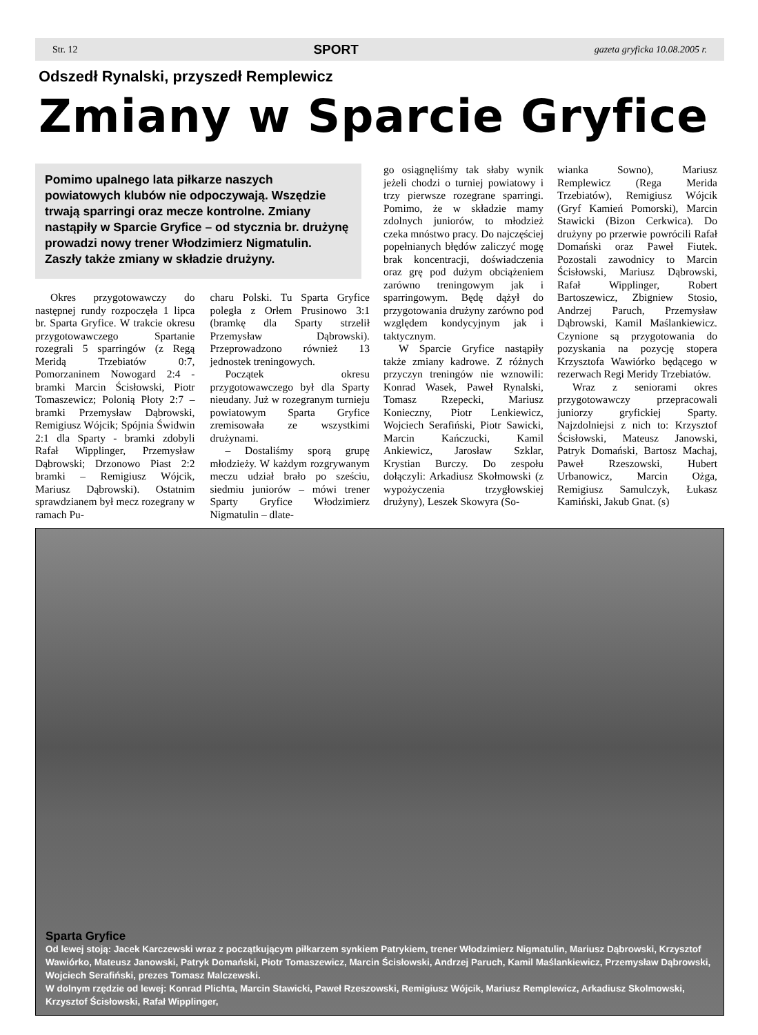Str. 12 SPORT gazeta gryficka 10.08.2005 r.
Odszedł Rynalski, przyszedł Remplewicz
Zmiany w Sparcie Gryfice
Pomimo upalnego lata piłkarze naszych powiatowych klubów nie odpoczywają. Wszędzie trwają sparringi oraz mecze kontrolne. Zmiany nastąpiły w Sparcie Gryfice – od stycznia br. drużynę prowadzi nowy trener Włodzimierz Nigmatulin. Zaszły także zmiany w składzie drużyny.
Okres przygotowawczy do następnej rundy rozpoczęła 1 lipca br. Sparta Gryfice. W trakcie okresu przygotowawczego Spartanie rozegrali 5 sparringów (z Regą Meridą Trzebiatów 0:7, Pomorzaninem Nowogard 2:4 - bramki Marcin Ścisłowski, Piotr Tomaszewicz; Polonią Płoty 2:7 – bramki Przemysław Dąbrowski, Remigiusz Wójcik; Spójnia Świdwin 2:1 dla Sparty - bramki zdobyli Rafał Wipplinger, Przemysław Dąbrowski; Drzonowo Piast 2:2 bramki – Remigiusz Wójcik, Mariusz Dąbrowski). Ostatnim sprawdzianem był mecz rozegrany w ramach Pu-
charu Polski. Tu Sparta Gryfice poległa z Orłem Prusinowo 3:1 (bramkę dla Sparty strzelił Przemysław Dąbrowski). Przeprowadzono również 13 jednostek treningowych.
Początek okresu przygotowawczego był dla Sparty nieudany. Już w rozegranym turnieju powiatowym Sparta Gryfice zremisowała ze wszystkimi drużynami.
– Dostaliśmy sporą grupę młodzieży. W każdym rozgrywanym meczu udział brało po sześciu, siedmiu juniorów – mówi trener Sparty Gryfice Włodzimierz Nigmatulin – dlate-
go osiągnęliśmy tak słaby wynik jeżeli chodzi o turniej powiatowy i trzy pierwsze rozegrane sparringi. Pomimo, że w składzie mamy zdolnych juniorów, to młodzież czeka mnóstwo pracy. Do najczęściej popełnianych błędów zaliczyć mogę brak koncentracji, doświadczenia oraz grę pod dużym obciążeniem zarówno treningowym jak i sparringowym. Będę dążył do przygotowania drużyny zarówno pod względem kondycyjnym jak i taktycznym.
W Sparcie Gryfice nastąpiły także zmiany kadrowe. Z różnych przyczyn treningów nie wznowili: Konrad Wasek, Paweł Rynalski, Tomasz Rzepecki, Mariusz Konieczny, Piotr Lenkiewicz, Wojciech Serafiński, Piotr Sawicki, Marcin Kańczucki, Kamil Ankiewicz, Jarosław Szklar, Krystian Burczy. Do zespołu dołączyli: Arkadiusz Skołmowski (z wypożyczenia trzygłowskiej drużyny), Leszek Skowyra (So-
wianka Sowno), Mariusz Remplewicz (Rega Merida Trzebiatów), Remigiusz Wójcik (Gryf Kamień Pomorski), Marcin Stawicki (Bizon Cerkwica). Do drużyny po przerwie powrócili Rafał Domański oraz Paweł Fiutek. Pozostali zawodnicy to Marcin Ścisłowski, Mariusz Dąbrowski, Rafał Wipplinger, Robert Bartoszewicz, Zbigniew Stosio, Andrzej Paruch, Przemysław Dąbrowski, Kamil Maślankiewicz. Czynione są przygotowania do pozyskania na pozycję stopera Krzysztofa Wawiórko będącego w rezerwach Regi Meridy Trzebiatów.
Wraz z seniorami okres przygotowawczy przepracowali juniorzy gryfickiej Sparty. Najzdolniejsi z nich to: Krzysztof Ścisłowski, Mateusz Janowski, Patryk Domański, Bartosz Machaj, Paweł Rzeszowski, Hubert Urbanowicz, Marcin Ożga, Remigiusz Samulczyk, Łukasz Kamiński, Jakub Gnat. (s)
Sparta Gryfice
Od lewej stoją: Jacek Karczewski wraz z początkującym piłkarzem synkiem Patrykiem, trener Włodzimierz Nigmatulin, Mariusz Dąbrowski, Krzysztof Wawiórko, Mateusz Janowski, Patryk Domański, Piotr Tomaszewicz, Marcin Ścisłowski, Andrzej Paruch, Kamil Maślankiewicz, Przemysław Dąbrowski, Wojciech Serafiński, prezes Tomasz Malczewski.
W dolnym rzędzie od lewej: Konrad Plichta, Marcin Stawicki, Paweł Rzeszowski, Remigiusz Wójcik, Mariusz Remplewicz, Arkadiusz Skolmowski, Krzysztof Ścisłowski, Rafał Wipplinger,